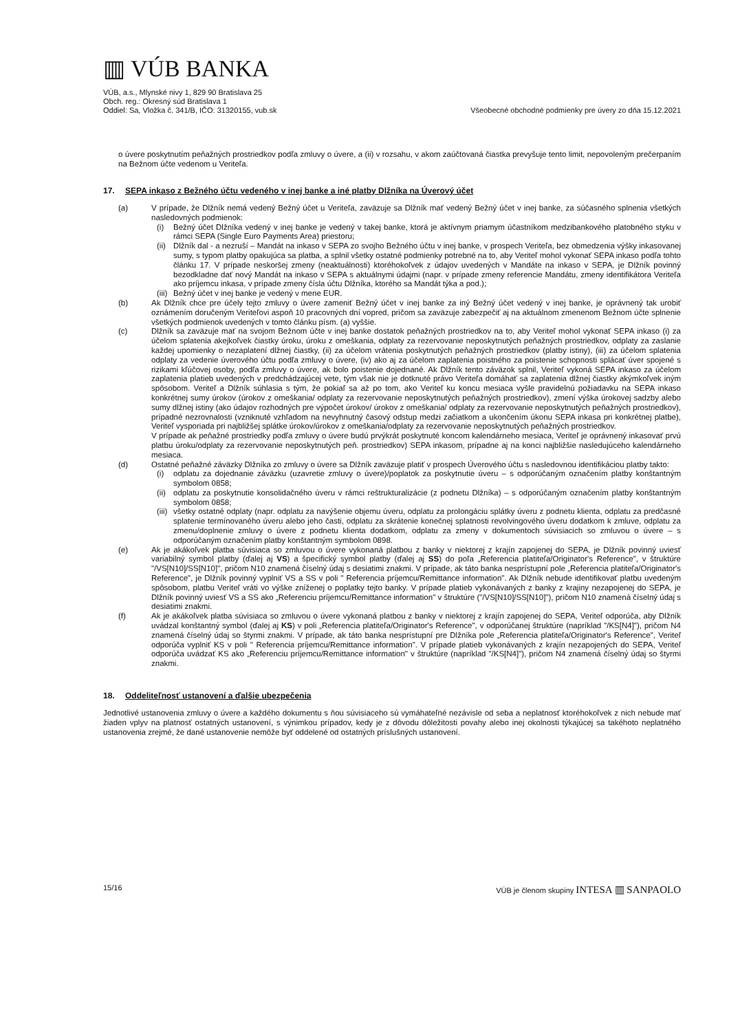▥ VÚB BANKA
VÚB, a.s., Mlynské nivy 1, 829 90 Bratislava 25
Obch. reg.: Okresný súd Bratislava 1
Oddiel: Sa, Vložka č. 341/B, IČO: 31320155, vub.sk
Všeobecné obchodné podmienky pre úvery zo dňa 15.12.2021
o úvere poskytnutím peňažných prostriedkov podľa zmluvy o úvere, a (ii) v rozsahu, v akom zaúčtovaná čiastka prevyšuje tento limit, nepovoleným prečerpaním na Bežnom účte vedenom u Veriteľa.
17. SEPA inkaso z Bežného účtu vedeného v inej banke a iné platby Dlžníka na Úverový účet
(a) V prípade, že Dlžník nemá vedený Bežný účet u Veriteľa, zaväzuje sa Dlžník mať vedený Bežný účet v inej banke, za súčasného splnenia všetkých nasledovných podmienok:
(i) Bežný účet Dlžníka vedený v inej banke je vedený v takej banke, ktorá je aktívnym priamym účastníkom medzibankového platobného styku v rámci SEPA (Single Euro Payments Area) priestoru;
(ii) Dlžník dal - a nezruší – Mandát na inkaso v SEPA zo svojho Bežného účtu v inej banke, v prospech Veriteľa, bez obmedzenia výšky inkasovanej sumy, s typom platby opakujúca sa platba, a splnil všetky ostatné podmienky potrebné na to, aby Veriteľ mohol vykonať SEPA inkaso podľa tohto článku 17. V prípade neskoršej zmeny (neaktuálnosti) ktoréhokoľvek z údajov uvedených v Mandáte na inkaso v SEPA, je Dlžník povinný bezodkladne dať nový Mandát na inkaso v SEPA s aktuálnymi údajmi (napr. v prípade zmeny referencie Mandátu, zmeny identifikátora Veriteľa ako príjemcu inkasa, v prípade zmeny čísla účtu Dlžníka, ktorého sa Mandát týka a pod.);
(iii)
Bežný účet v inej banke je vedený v mene EUR.
(b) Ak Dlžník chce pre účely tejto zmluvy o úvere zameniť Bežný účet v inej banke za iný Bežný účet vedený v inej banke, je oprávnený tak urobiť oznámením doručeným Veriteľovi aspoň 10 pracovných dní vopred, pričom sa zaväzuje zabezpečiť aj na aktuálnom zmenenom Bežnom účte splnenie všetkých podmienok uvedených v tomto článku písm. (a) vyššie.
(c) Dlžník sa zaväzuje mať na svojom Bežnom účte v inej banke dostatok peňažných prostriedkov na to, aby Veriteľ mohol vykonať SEPA inkaso (i) za účelom splatenia akejkoľvek čiastky úroku, úroku z omeškania, odplaty za rezervovanie neposkytnutých peňažných prostriedkov, odplaty za zaslanie každej upomienky o nezaplatení dlžnej čiastky, (ii) za účelom vrátenia poskytnutých peňažných prostriedkov (platby istiny), (iii) za účelom splatenia odplaty za vedenie úverového účtu podľa zmluvy o úvere, (iv) ako aj za účelom zaplatenia poistného za poistenie schopnosti splácať úver spojené s rizikami kľúčovej osoby, podľa zmluvy o úvere, ak bolo poistenie dojednané. Ak Dlžník tento záväzok splnil, Veriteľ vykoná SEPA inkaso za účelom zaplatenia platieb uvedených v predchádzajúcej vete, tým však nie je dotknuté právo Veriteľa domáhať sa zaplatenia dlžnej čiastky akýmkoľvek iným spôsobom. Veriteľ a Dlžník súhlasia s tým, že pokiaľ sa až po tom, ako Veriteľ ku koncu mesiaca vyšle pravidelnú požiadavku na SEPA inkaso konkrétnej sumy úrokov (úrokov z omeškania/ odplaty za rezervovanie neposkytnutých peňažných prostriedkov), zmení výška úrokovej sadzby alebo sumy dlžnej istiny (ako údajov rozhodných pre výpočet úrokov/ úrokov z omeškania/ odplaty za rezervovanie neposkytnutých peňažných prostriedkov), prípadné nezrovnalosti (vzniknuté vzhľadom na nevyhnutný časový odstup medzi začiatkom a ukončením úkonu SEPA inkasa pri konkrétnej platbe), Veriteľ vysporiada pri najbližšej splátke úrokov/úrokov z omeškania/odplaty za rezervovanie neposkytnutých peňažných prostriedkov.
V prípade ak peňažné prostriedky podľa zmluvy o úvere budú prvýkrát poskytnuté koncom kalendárneho mesiaca, Veriteľ je oprávnený inkasovať prvú platbu úroku/odplaty za rezervovanie neposkytnutých peň. prostriedkov) SEPA inkasom, prípadne aj na konci najbližšie nasledujúceho kalendárneho mesiaca.
(d) Ostatné peňažné záväzky Dlžníka zo zmluvy o úvere sa Dlžník zaväzuje platiť v prospech Úverového účtu s nasledovnou identifikáciou platby takto:
(i) odplatu za dojednanie záväzku (uzavretie zmluvy o úvere)/poplatok za poskytnutie úveru – s odporúčaným označením platby konštantným symbolom 0858;
(ii) odplatu za poskytnutie konsolidačného úveru v rámci reštrukturalizácie (z podnetu Dlžníka) – s odporúčaným označením platby konštantným symbolom 0858;
(iii)
všetky ostatné odplaty (napr. odplatu za navýšenie objemu úveru, odplatu za prolongáciu splátky úveru z podnetu klienta, odplatu za predčasné splatenie termínovaného úveru alebo jeho časti, odplatu za skrátenie konečnej splatnosti revolvingového úveru dodatkom k zmluve, odplatu za zmenu/doplnenie zmluvy o úvere z podnetu klienta dodatkom, odplatu za zmeny v dokumentoch súvisiacich so zmluvou o úvere – s odporúčaným označením platby konštantným symbolom 0898.
(e) Ak je akákoľvek platba súvisiaca so zmluvou o úvere vykonaná platbou z banky v niektorej z krajín zapojenej do SEPA, je Dlžník povinný uviesť variabilný symbol platby (ďalej aj VS) a špecifický symbol platby (ďalej aj SS) do poľa „Referencia platiteľa/Originator's Reference", v štruktúre "/VS[N10]/SS[N10]", pričom N10 znamená číselný údaj s desiatimi znakmi. V prípade, ak táto banka nesprístupní pole „Referencia platiteľa/Originator's Reference", je Dlžník povinný vyplniť VS a SS v poli " Referencia príjemcu/Remittance information". Ak Dlžník nebude identifikovať platbu uvedeným spôsobom, platbu Veriteľ vráti vo výške zníženej o poplatky tejto banky. V prípade platieb vykonávaných z banky z krajiny nezapojenej do SEPA, je Dlžník povinný uviesť VS a SS ako „Referenciu príjemcu/Remittance information" v štruktúre ("/VS[N10]/SS[N10]"), pričom N10 znamená číselný údaj s desiatimi znakmi.
(f) Ak je akákoľvek platba súvisiaca so zmluvou o úvere vykonaná platbou z banky v niektorej z krajín zapojenej do SEPA, Veriteľ odporúča, aby Dlžník uvádzal konštantný symbol (ďalej aj KS) v poli „Referencia platiteľa/Originator's Reference", v odporúčanej štruktúre (napríklad "/KS[N4]"), pričom N4 znamená číselný údaj so štyrmi znakmi. V prípade, ak táto banka nesprístupní pre Dlžníka pole „Referencia platiteľa/Originator's Reference", Veriteľ odporúča vyplniť KS v poli " Referencia príjemcu/Remittance information". V prípade platieb vykonávaných z krajín nezapojených do SEPA, Veriteľ odporúča uvádzať KS ako „Referenciu príjemcu/Remittance information" v štruktúre (napríklad "/KS[N4]"), pričom N4 znamená číselný údaj so štyrmi znakmi.
18. Oddeliteľnosť ustanovení a ďalšie ubezpečenia
Jednotlivé ustanovenia zmluvy o úvere a každého dokumentu s ňou súvisiaceho sú vymáhateľné nezávisle od seba a neplatnosť ktoréhokoľvek z nich nebude mať žiaden vplyv na platnosť ostatných ustanovení, s výnimkou prípadov, kedy je z dôvodu dôležitosti povahy alebo inej okolnosti týkajúcej sa takéhoto neplatného ustanovenia zrejmé, že dané ustanovenie nemôže byť oddelené od ostatných príslušných ustanovení.
15/16 VÚB je členom skupiny INTESA ▥ SANPAOLO